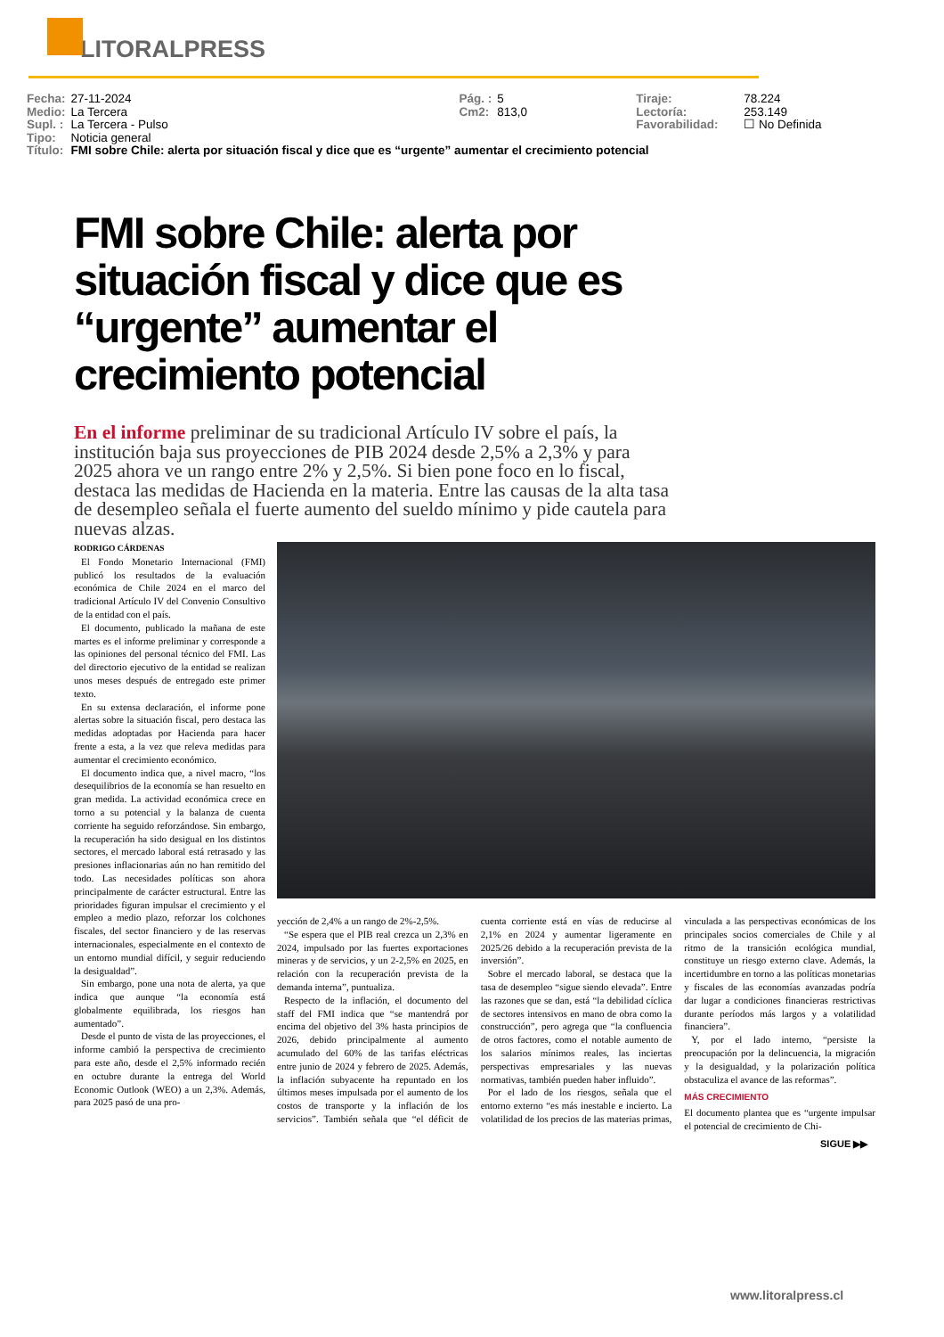LITORALPRESS
| Fecha: | 27-11-2024 | Pág. : | 5 | Tiraje: | 78.224 |
| Medio: | La Tercera | Cm2: | 813,0 | Lectoría: | 253.149 |
| Supl. : | La Tercera - Pulso | | | Favorabilidad: | ☐ No Definida |
| Tipo: | Noticia general | | | | |
| Título: | FMI sobre Chile: alerta por situación fiscal y dice que es “urgente” aumentar el crecimiento potencial | | | | |
FMI sobre Chile: alerta por situación fiscal y dice que es “urgente” aumentar el crecimiento potencial
En el informe preliminar de su tradicional Artículo IV sobre el país, la institución baja sus proyecciones de PIB 2024 desde 2,5% a 2,3% y para 2025 ahora ve un rango entre 2% y 2,5%. Si bien pone foco en lo fiscal, destaca las medidas de Hacienda en la materia. Entre las causas de la alta tasa de desempleo señala el fuerte aumento del sueldo mínimo y pide cautela para nuevas alzas.
RODRIGO CÁRDENAS
El Fondo Monetario Internacional (FMI) publicó los resultados de la evaluación económica de Chile 2024 en el marco del tradicional Artículo IV del Convenio Consultivo de la entidad con el país.
El documento, publicado la mañana de este martes es el informe preliminar y corresponde a las opiniones del personal técnico del FMI. Las del directorio ejecutivo de la entidad se realizan unos meses después de entregado este primer texto.
En su extensa declaración, el informe pone alertas sobre la situación fiscal, pero destaca las medidas adoptadas por Hacienda para hacer frente a esta, a la vez que releva medidas para aumentar el crecimiento económico.
El documento indica que, a nivel macro, “los desequilibrios de la economía se han resuelto en gran medida. La actividad económica crece en torno a su potencial y la balanza de cuenta corriente ha seguido reforzándose. Sin embargo, la recuperación ha sido desigual en los distintos sectores, el mercado laboral está retrasado y las presiones inflacionarias aún no han remitido del todo. Las necesidades políticas son ahora principalmente de carácter estructural. Entre las prioridades figuran impulsar el crecimiento y el empleo a medio plazo, reforzar los colchones fiscales, del sector financiero y de las reservas internacionales, especialmente en el contexto de un entorno mundial difícil, y seguir reduciendo la desigualdad”.
Sin embargo, pone una nota de alerta, ya que indica que aunque “la economía está globalmente equilibrada, los riesgos han aumentado”.
Desde el punto de vista de las proyecciones, el informe cambió la perspectiva de crecimiento para este año, desde el 2,5% informado recién en octubre durante la entrega del World Economic Outlook (WEO) a un 2,3%. Además, para 2025 pasó de una pro-
yección de 2,4% a un rango de 2%-2,5%.
“Se espera que el PIB real crezca un 2,3% en 2024, impulsado por las fuertes exportaciones mineras y de servicios, y un 2-2,5% en 2025, en relación con la recuperación prevista de la demanda interna”, puntualiza.
Respecto de la inflación, el documento del staff del FMI indica que “se mantendrá por encima del objetivo del 3% hasta principios de 2026, debido principalmente al aumento acumulado del 60% de las tarifas eléctricas entre junio de 2024 y febrero de 2025. Además, la inflación subyacente ha repuntado en los últimos meses impulsada por el aumento de los costos de transporte y la inflación de los servicios”. También señala que “el déficit de cuenta corriente está en vías de reducirse al 2,1% en 2024 y aumentar ligeramente en 2025/26 debido a la recuperación prevista de la inversión”.
Sobre el mercado laboral, se destaca que la tasa de desempleo “sigue siendo elevada”. Entre las razones que se dan, está “la debilidad cíclica de sectores intensivos en mano de obra como la construcción”, pero agrega que “la confluencia de otros factores, como el notable aumento de los salarios mínimos reales, las inciertas perspectivas empresariales y las nuevas normativas, también pueden haber influido”.
Por el lado de los riesgos, señala que el entorno externo “es más inestable e incierto. La volatilidad de los precios de las materias primas, vinculada a las perspectivas económicas de los principales socios comerciales de Chile y al ritmo de la transición ecológica mundial, constituye un riesgo externo clave. Además, la incertidumbre en torno a las políticas monetarias y fiscales de las economías avanzadas podría dar lugar a condiciones financieras restrictivas durante períodos más largos y a volatilidad financiera”.
Y, por el lado interno, “persiste la preocupación por la delincuencia, la migración y la desigualdad, y la polarización política obstaculiza el avance de las reformas”.
MÁS CRECIMIENTO
El documento plantea que es “urgente impulsar el potencial de crecimiento de Chi-
SIGUE ▶▶
www.litoralpress.cl